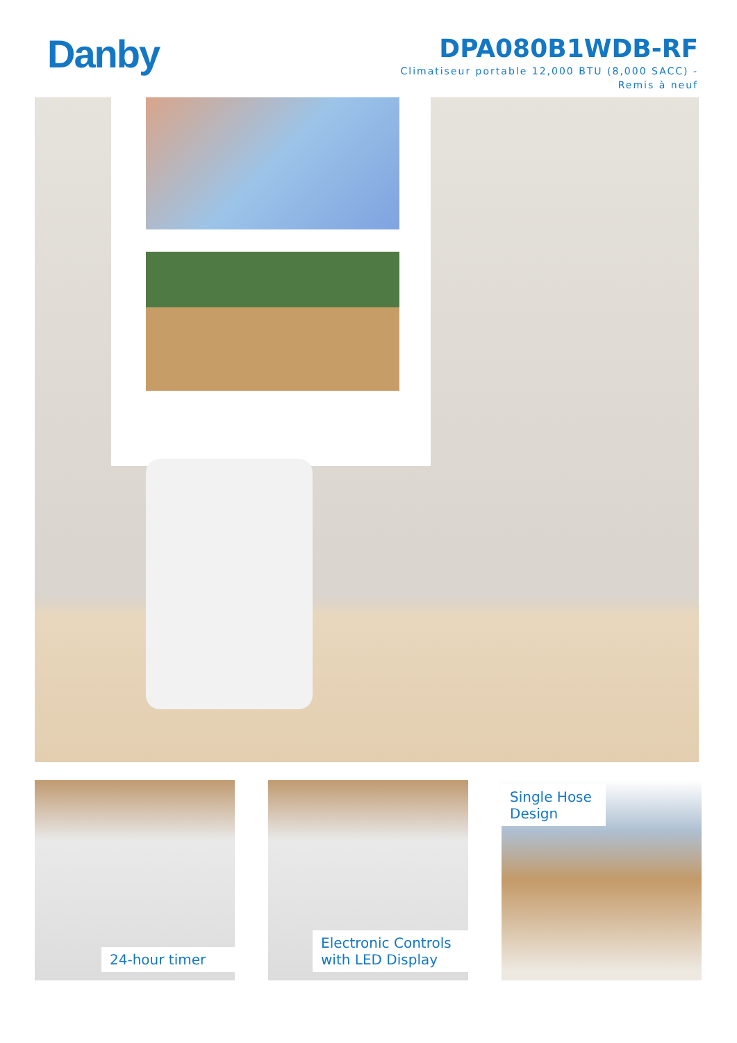Danby
DPA080B1WDB-RF
Climatiseur portable 12,000 BTU (8,000 SACC) -
Remis à neuf
24-hour timer
Electronic Controls with LED Display
Single Hose Design